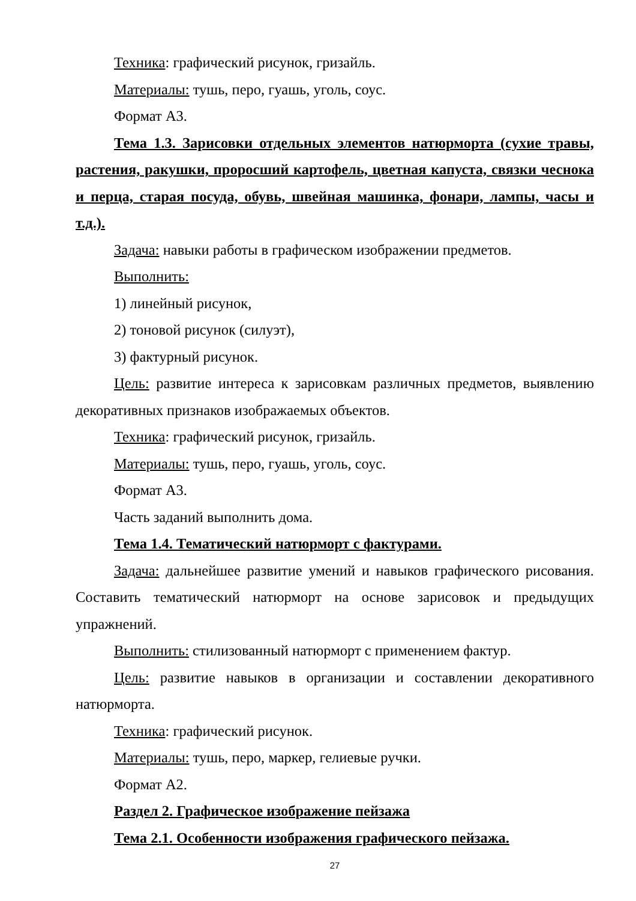Техника: графический рисунок, гризайль.
Материалы: тушь, перо, гуашь, уголь, соус.
Формат А3.
Тема 1.3. Зарисовки отдельных элементов натюрморта (сухие травы, растения, ракушки, проросший картофель, цветная капуста, связки чеснока и перца, старая посуда, обувь, швейная машинка, фонари, лампы, часы и т.д.).
Задача: навыки работы в графическом изображении предметов.
Выполнить:
1) линейный рисунок,
2) тоновой рисунок (силуэт),
3) фактурный рисунок.
Цель: развитие интереса к зарисовкам различных предметов, выявлению декоративных признаков изображаемых объектов.
Техника: графический рисунок, гризайль.
Материалы: тушь, перо, гуашь, уголь, соус.
Формат А3.
Часть заданий выполнить дома.
Тема 1.4. Тематический натюрморт с фактурами.
Задача: дальнейшее развитие умений и навыков графического рисования. Составить тематический натюрморт на основе зарисовок и предыдущих упражнений.
Выполнить: стилизованный натюрморт с применением фактур.
Цель: развитие навыков в организации и составлении декоративного натюрморта.
Техника: графический рисунок.
Материалы: тушь, перо, маркер, гелиевые ручки.
Формат А2.
Раздел 2. Графическое изображение пейзажа
Тема 2.1. Особенности изображения графического пейзажа.
27